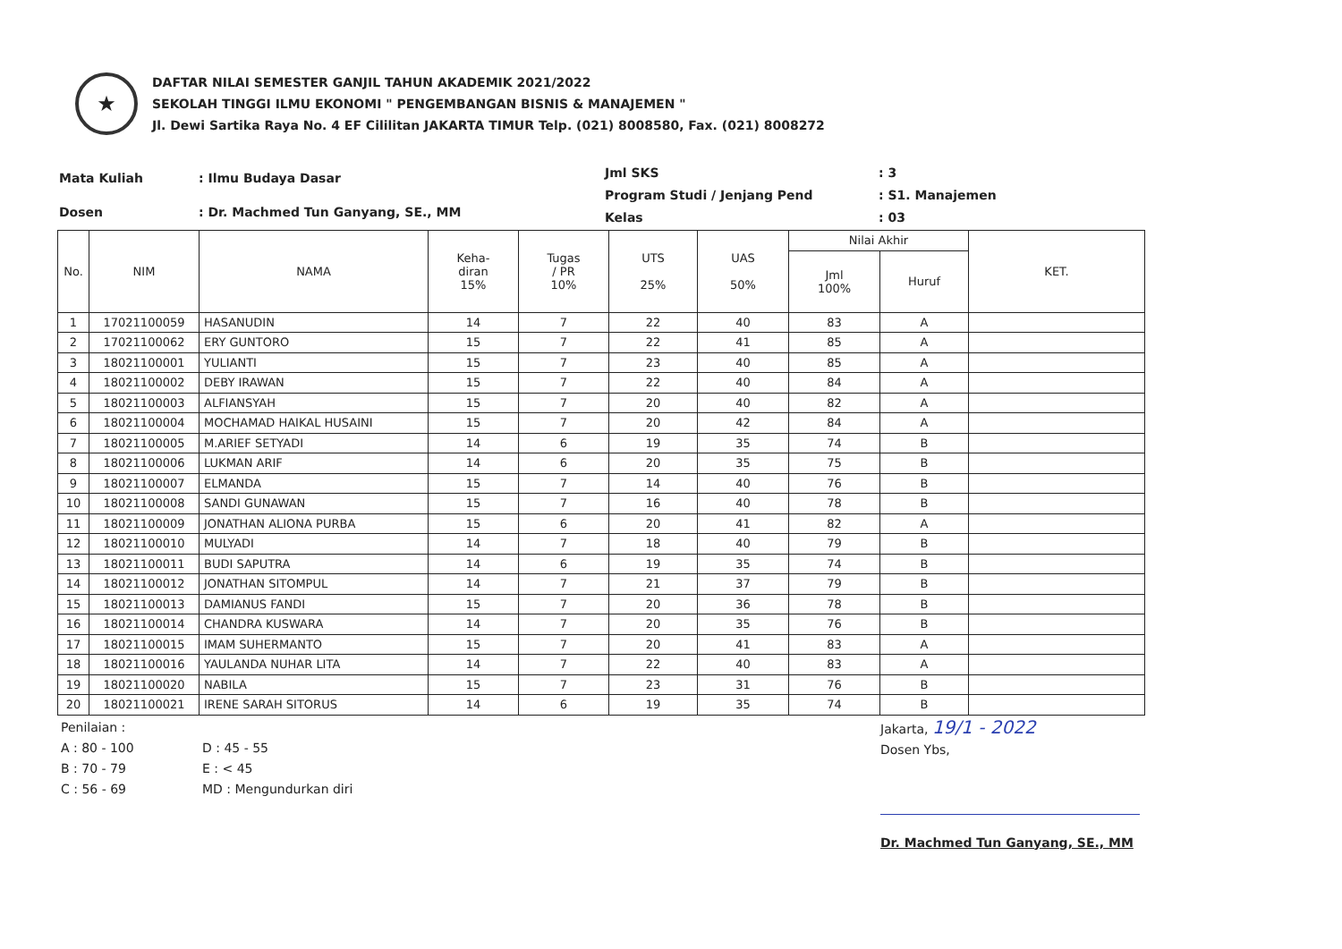★
DAFTAR NILAI SEMESTER GANJIL TAHUN AKADEMIK 2021/2022
SEKOLAH TINGGI ILMU EKONOMI " PENGEMBANGAN BISNIS & MANAJEMEN "
Jl. Dewi Sartika Raya No. 4 EF Cililitan JAKARTA TIMUR Telp. (021) 8008580, Fax. (021) 8008272
| Mata Kuliah | : Ilmu Budaya Dasar |
| Dosen | : Dr. Machmed Tun Ganyang, SE., MM |
| Jml SKS | : 3 |
| Program Studi / Jenjang Pend | : S1. Manajemen |
| Kelas | : 03 |
| No. | NIM | NAMA | Keha- diran 15% | Tugas / PR 10% | UTS 25% | UAS 50% | Nilai Akhir | | KET. |
| --- | --- | --- | --- | --- | --- | --- | --- | --- | --- |
| | | | | | | | Jml 100% | Huruf | |
| 1 | 17021100059 | HASANUDIN | 14 | 7 | 22 | 40 | 83 | A | |
| 2 | 17021100062 | ERY GUNTORO | 15 | 7 | 22 | 41 | 85 | A | |
| 3 | 18021100001 | YULIANTI | 15 | 7 | 23 | 40 | 85 | A | |
| 4 | 18021100002 | DEBY IRAWAN | 15 | 7 | 22 | 40 | 84 | A | |
| 5 | 18021100003 | ALFIANSYAH | 15 | 7 | 20 | 40 | 82 | A | |
| 6 | 18021100004 | MOCHAMAD HAIKAL HUSAINI | 15 | 7 | 20 | 42 | 84 | A | |
| 7 | 18021100005 | M.ARIEF SETYADI | 14 | 6 | 19 | 35 | 74 | B | |
| 8 | 18021100006 | LUKMAN ARIF | 14 | 6 | 20 | 35 | 75 | B | |
| 9 | 18021100007 | ELMANDA | 15 | 7 | 14 | 40 | 76 | B | |
| 10 | 18021100008 | SANDI GUNAWAN | 15 | 7 | 16 | 40 | 78 | B | |
| 11 | 18021100009 | JONATHAN ALIONA PURBA | 15 | 6 | 20 | 41 | 82 | A | |
| 12 | 18021100010 | MULYADI | 14 | 7 | 18 | 40 | 79 | B | |
| 13 | 18021100011 | BUDI SAPUTRA | 14 | 6 | 19 | 35 | 74 | B | |
| 14 | 18021100012 | JONATHAN SITOMPUL | 14 | 7 | 21 | 37 | 79 | B | |
| 15 | 18021100013 | DAMIANUS FANDI | 15 | 7 | 20 | 36 | 78 | B | |
| 16 | 18021100014 | CHANDRA KUSWARA | 14 | 7 | 20 | 35 | 76 | B | |
| 17 | 18021100015 | IMAM SUHERMANTO | 15 | 7 | 20 | 41 | 83 | A | |
| 18 | 18021100016 | YAULANDA NUHAR LITA | 14 | 7 | 22 | 40 | 83 | A | |
| 19 | 18021100020 | NABILA | 15 | 7 | 23 | 31 | 76 | B | |
| 20 | 18021100021 | IRENE SARAH SITORUS | 14 | 6 | 19 | 35 | 74 | B | |
Penilaian :
A : 80 - 100
B : 70 - 79
C : 56 - 69
D : 45 - 55
E : < 45
MD : Mengundurkan diri
Jakarta, 19/1 - 2022
Dosen Ybs,
Dr. Machmed Tun Ganyang, SE., MM